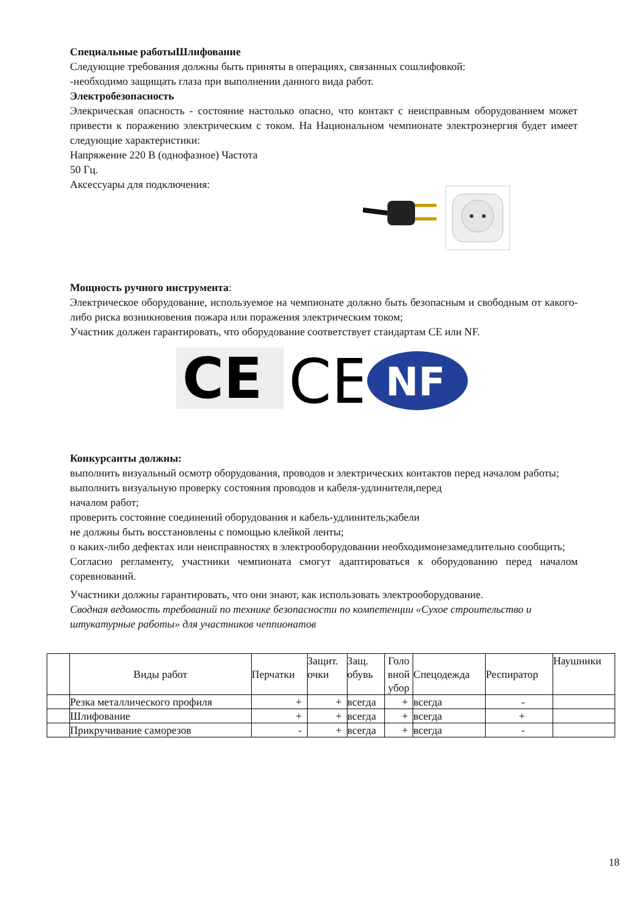Специальные работыШлифование
Следующие требования должны быть приняты в операциях, связанных сошлифовкой:
-необходимо защищать глаза при выполнении данного вида работ.
Электробезопасность
Элекрическая опасность - состояние настолько опасно, что контакт с неисправным оборудованием может привести к поражению электрическим с током. На Национальном чемпионате электроэнергия будет имеет следующие характеристики:
Напряжение 220 В (однофазное) Частота
50 Гц.
Аксессуары для подключения:
Мощность ручного инструмента:
Электрическое оборудование, используемое на чемпионате должно быть безопасным и свободным от какого-либо риска возникновения пожара или поражения электрическим током;
Участник должен гарантировать, что оборудование соответствует стандартам CE или NF.
CE
CE
NF
Конкурсанты должны:
выполнить визуальный осмотр оборудования, проводов и электрических контактов перед началом работы;
выполнить визуальную проверку состояния проводов и кабеля-удлинителя,перед
началом работ;
проверить состояние соединений оборудования и кабель-удлинитель;кабели
не должны быть восстановлены с помощью клейкой ленты;
о каких-либо дефектах или неисправностях в электрооборудовании необходимонезамедлительно сообщить;
Согласно регламенту, участники чемпионата смогут адаптироваться к оборудованию перед началом соревнований.
Участники должны гарантировать, что они знают, как использовать электрооборудование.
Сводная ведомость требований по технике безопасности по компетенции «Сухое строительство и штукатурные работы» для участников чеппионатов
| | Виды работ | Перчатки | Защит. очки | Защ. обувь | Голо вной убор | Спецодежда | Респиратор | Наушники |
| | Резка металлического профиля | + | + | всегда | + | всегда | - | |
| | Шлифование | + | + | всегда | + | всегда | + | |
| | Прикручивание саморезов | - | + | всегда | + | всегда | - | |
18